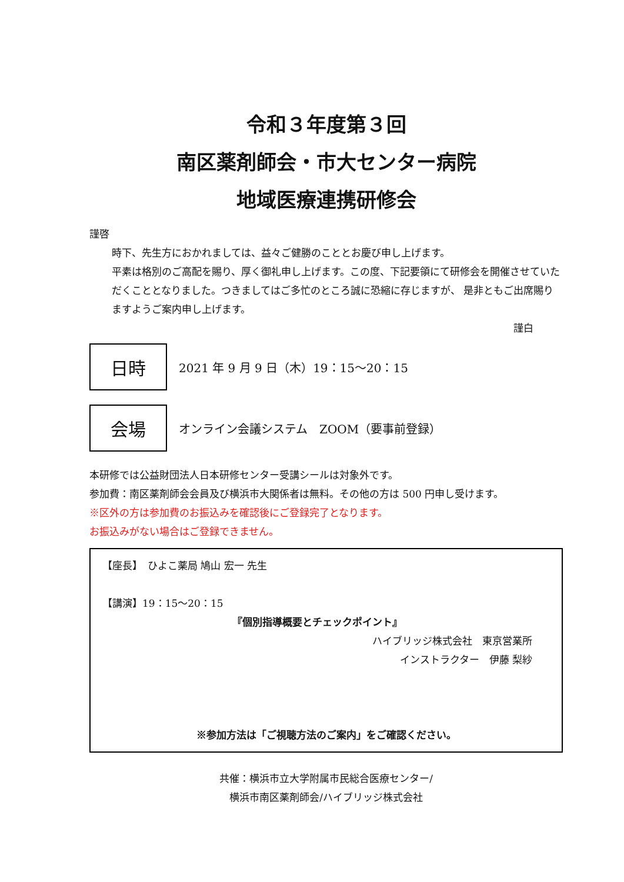令和３年度第３回
南区薬剤師会・市大センター病院
地域医療連携研修会
謹啓
時下、先生方におかれましては、益々ご健勝のこととお慶び申し上げます。
平素は格別のご高配を賜り、厚く御礼申し上げます。この度、下記要領にて研修会を開催させていただくこととなりました。つきましてはご多忙のところ誠に恐縮に存じますが、 是非ともご出席賜りますようご案内申し上げます。
謹白
日時
2021 年 9 月 9 日（木）19：15～20：15
会場
オンライン会議システム　ZOOM（要事前登録）
本研修では公益財団法人日本研修センター受講シールは対象外です。
参加費：南区薬剤師会会員及び横浜市大関係者は無料。その他の方は 500 円申し受けます。
※区外の方は参加費のお振込みを確認後にご登録完了となります。
お振込みがない場合はご登録できません。
【座長】　ひよこ薬局 鳩山 宏一 先生
【講演】19：15～20：15
『個別指導概要とチェックポイント』
ハイブリッジ株式会社　東京営業所
インストラクター　伊藤 梨紗
※参加方法は「ご視聴方法のご案内」をご確認ください。
共催：横浜市立大学附属市民総合医療センター/
横浜市南区薬剤師会/ハイブリッジ株式会社